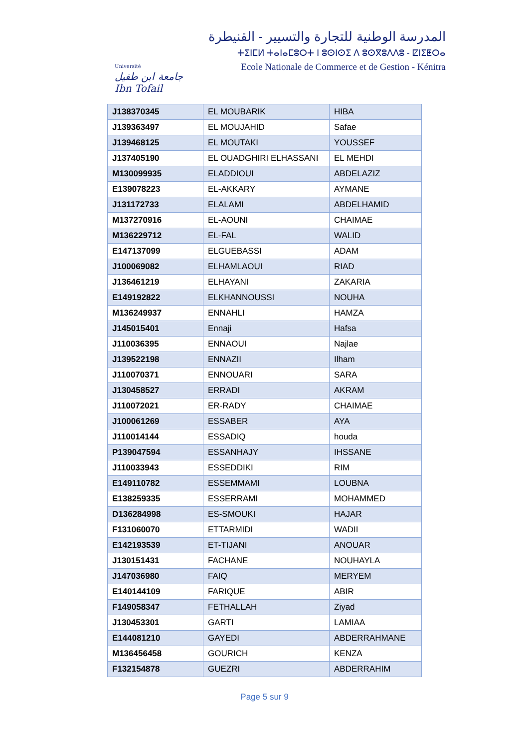Université
جامعة ابن طفيل Ibn Tofail
المدرسة الوطنية للتجارة والتسيير - القنيطرة
ⵜⵉⵏⵎⵍ ⵜⴰⵏⴰⵎⵓⵔⵜ ⵏ ⵓⵙⵏⵙⵉ ⴷ ⵓⵙⴳⵓⴷⴷⵓ - ⵇⵏⵉⵟⵔⴰ
Ecole Nationale de Commerce et de Gestion - Kénitra
| J138370345 | EL MOUBARIK | HIBA |
| J139363497 | EL MOUJAHID | Safae |
| J139468125 | EL MOUTAKI | YOUSSEF |
| J137405190 | EL OUADGHIRI ELHASSANI | EL MEHDI |
| M130099935 | ELADDIOUI | ABDELAZIZ |
| E139078223 | EL-AKKARY | AYMANE |
| J131172733 | ELALAMI | ABDELHAMID |
| M137270916 | EL-AOUNI | CHAIMAE |
| M136229712 | EL-FAL | WALID |
| E147137099 | ELGUEBASSI | ADAM |
| J100069082 | ELHAMLAOUI | RIAD |
| J136461219 | ELHAYANI | ZAKARIA |
| E149192822 | ELKHANNOUSSI | NOUHA |
| M136249937 | ENNAHLI | HAMZA |
| J145015401 | Ennaji | Hafsa |
| J110036395 | ENNAOUI | Najlae |
| J139522198 | ENNAZII | Ilham |
| J110070371 | ENNOUARI | SARA |
| J130458527 | ERRADI | AKRAM |
| J110072021 | ER-RADY | CHAIMAE |
| J100061269 | ESSABER | AYA |
| J110014144 | ESSADIQ | houda |
| P139047594 | ESSANHAJY | IHSSANE |
| J110033943 | ESSEDDIKI | RIM |
| E149110782 | ESSEMMAMI | LOUBNA |
| E138259335 | ESSERRAMI | MOHAMMED |
| D136284998 | ES-SMOUKI | HAJAR |
| F131060070 | ETTARMIDI | WADII |
| E142193539 | ET-TIJANI | ANOUAR |
| J130151431 | FACHANE | NOUHAYLA |
| J147036980 | FAIQ | MERYEM |
| E140144109 | FARIQUE | ABIR |
| F149058347 | FETHALLAH | Ziyad |
| J130453301 | GARTI | LAMIAA |
| E144081210 | GAYEDI | ABDERRAHMANE |
| M136456458 | GOURICH | KENZA |
| F132154878 | GUEZRI | ABDERRAHIM |
Page 5 sur 9